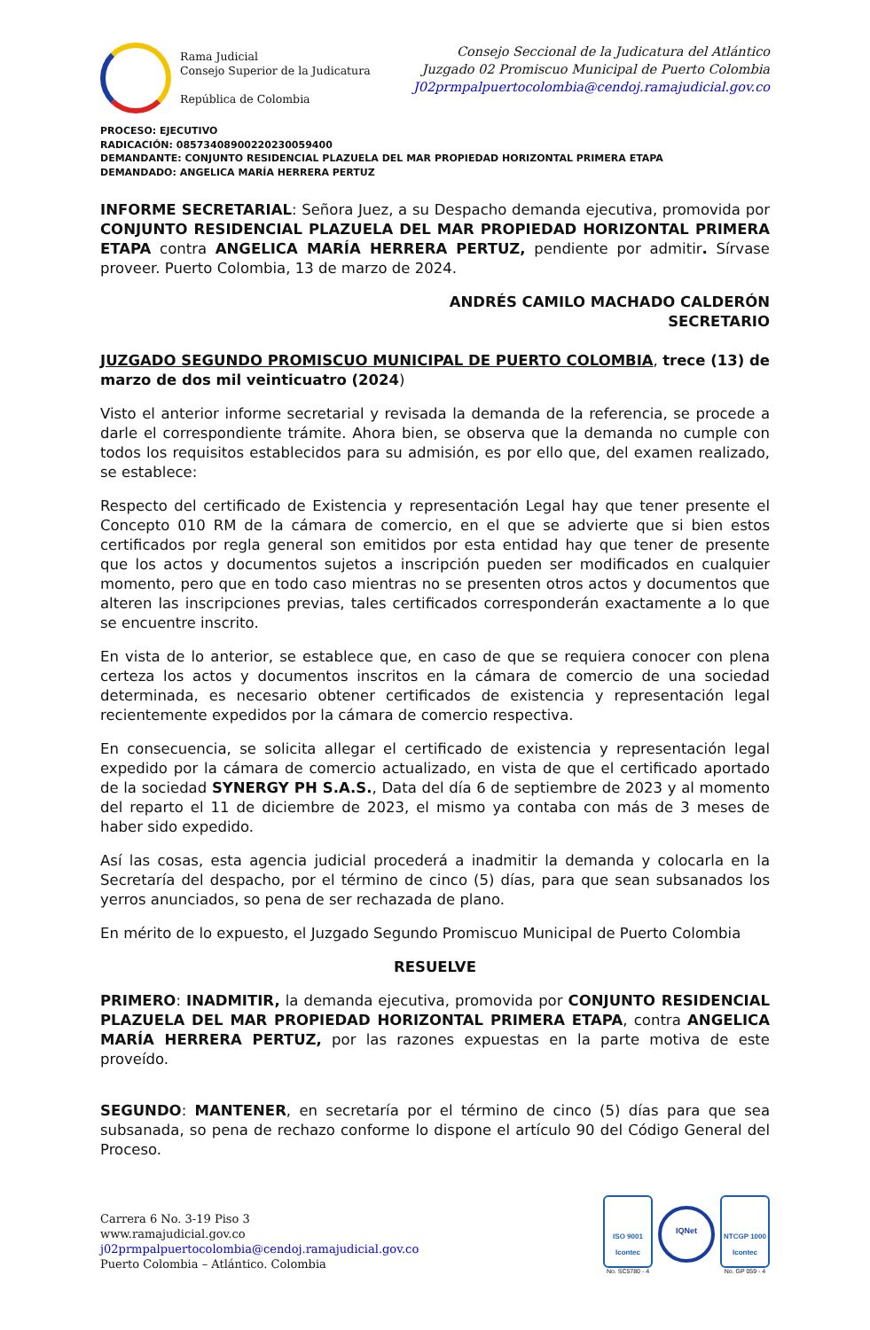Rama Judicial
Consejo Superior de la Judicatura
República de Colombia
Consejo Seccional de la Judicatura del Atlántico
Juzgado 02 Promiscuo Municipal de Puerto Colombia
J02prmpalpuertocolombia@cendoj.ramajudicial.gov.co
PROCESO: EJECUTIVO
RADICACIÓN: 08573408900220230059400
DEMANDANTE: CONJUNTO RESIDENCIAL PLAZUELA DEL MAR PROPIEDAD HORIZONTAL PRIMERA ETAPA
DEMANDADO: ANGELICA MARÍA HERRERA PERTUZ
INFORME SECRETARIAL: Señora Juez, a su Despacho demanda ejecutiva, promovida por CONJUNTO RESIDENCIAL PLAZUELA DEL MAR PROPIEDAD HORIZONTAL PRIMERA ETAPA contra ANGELICA MARÍA HERRERA PERTUZ, pendiente por admitir. Sírvase proveer. Puerto Colombia, 13 de marzo de 2024.
ANDRÉS CAMILO MACHADO CALDERÓN
SECRETARIO
JUZGADO SEGUNDO PROMISCUO MUNICIPAL DE PUERTO COLOMBIA, trece (13) de marzo de dos mil veinticuatro (2024)
Visto el anterior informe secretarial y revisada la demanda de la referencia, se procede a darle el correspondiente trámite. Ahora bien, se observa que la demanda no cumple con todos los requisitos establecidos para su admisión, es por ello que, del examen realizado, se establece:
Respecto del certificado de Existencia y representación Legal hay que tener presente el Concepto 010 RM de la cámara de comercio, en el que se advierte que si bien estos certificados por regla general son emitidos por esta entidad hay que tener de presente que los actos y documentos sujetos a inscripción pueden ser modificados en cualquier momento, pero que en todo caso mientras no se presenten otros actos y documentos que alteren las inscripciones previas, tales certificados corresponderán exactamente a lo que se encuentre inscrito.
En vista de lo anterior, se establece que, en caso de que se requiera conocer con plena certeza los actos y documentos inscritos en la cámara de comercio de una sociedad determinada, es necesario obtener certificados de existencia y representación legal recientemente expedidos por la cámara de comercio respectiva.
En consecuencia, se solicita allegar el certificado de existencia y representación legal expedido por la cámara de comercio actualizado, en vista de que el certificado aportado de la sociedad SYNERGY PH S.A.S., Data del día 6 de septiembre de 2023 y al momento del reparto el 11 de diciembre de 2023, el mismo ya contaba con más de 3 meses de haber sido expedido.
Así las cosas, esta agencia judicial procederá a inadmitir la demanda y colocarla en la Secretaría del despacho, por el término de cinco (5) días, para que sean subsanados los yerros anunciados, so pena de ser rechazada de plano.
En mérito de lo expuesto, el Juzgado Segundo Promiscuo Municipal de Puerto Colombia
RESUELVE
PRIMERO: INADMITIR, la demanda ejecutiva, promovida por CONJUNTO RESIDENCIAL PLAZUELA DEL MAR PROPIEDAD HORIZONTAL PRIMERA ETAPA, contra ANGELICA MARÍA HERRERA PERTUZ, por las razones expuestas en la parte motiva de este proveído.
SEGUNDO: MANTENER, en secretaría por el término de cinco (5) días para que sea subsanada, so pena de rechazo conforme lo dispone el artículo 90 del Código General del Proceso.
Carrera 6 No. 3-19 Piso 3
www.ramajudicial.gov.co
j02prmpalpuertocolombia@cendoj.ramajudicial.gov.co
Puerto Colombia – Atlántico. Colombia
ISO 9001
Icontec
No. SC5780 - 4
IQNet
NTCGP 1000
Icontec
No. GP 059 - 4